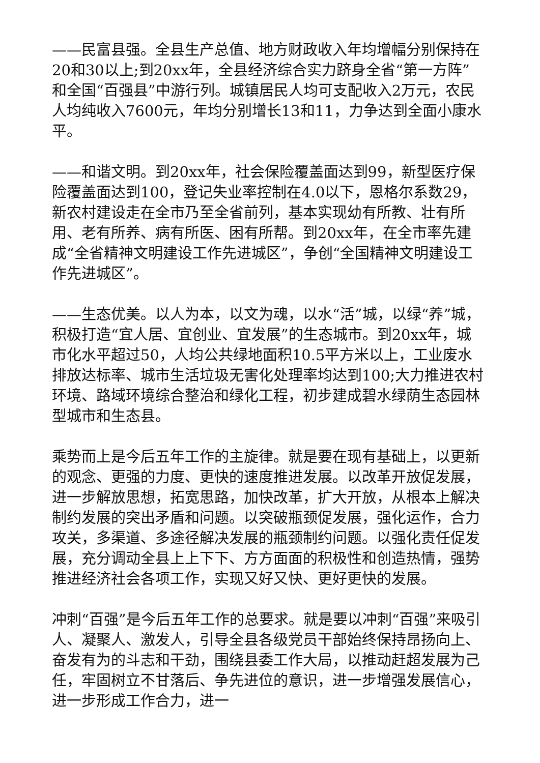——民富县强。全县生产总值、地方财政收入年均增幅分别保持在20和30以上;到20xx年，全县经济综合实力跻身全省“第一方阵”和全国“百强县”中游行列。城镇居民人均可支配收入2万元，农民人均纯收入7600元，年均分别增长13和11，力争达到全面小康水平。
——和谐文明。到20xx年，社会保险覆盖面达到99，新型医疗保险覆盖面达到100，登记失业率控制在4.0以下，恩格尔系数29，新农村建设走在全市乃至全省前列，基本实现幼有所教、壮有所用、老有所养、病有所医、困有所帮。到20xx年，在全市率先建成“全省精神文明建设工作先进城区”，争创“全国精神文明建设工作先进城区”。
——生态优美。以人为本，以文为魂，以水“活”城，以绿“养”城，积极打造“宜人居、宜创业、宜发展”的生态城市。到20xx年，城市化水平超过50，人均公共绿地面积10.5平方米以上，工业废水排放达标率、城市生活垃圾无害化处理率均达到100;大力推进农村环境、路域环境综合整治和绿化工程，初步建成碧水绿荫生态园林型城市和生态县。
乘势而上是今后五年工作的主旋律。就是要在现有基础上，以更新的观念、更强的力度、更快的速度推进发展。以改革开放促发展，进一步解放思想，拓宽思路，加快改革，扩大开放，从根本上解决制约发展的突出矛盾和问题。以突破瓶颈促发展，强化运作，合力攻关，多渠道、多途径解决发展的瓶颈制约问题。以强化责任促发展，充分调动全县上上下下、方方面面的积极性和创造热情，强势推进经济社会各项工作，实现又好又快、更好更快的发展。
冲刺“百强”是今后五年工作的总要求。就是要以冲刺“百强”来吸引人、凝聚人、激发人，引导全县各级党员干部始终保持昂扬向上、奋发有为的斗志和干劲，围绕县委工作大局，以推动赶超发展为己任，牢固树立不甘落后、争先进位的意识，进一步增强发展信心，进一步形成工作合力，进一